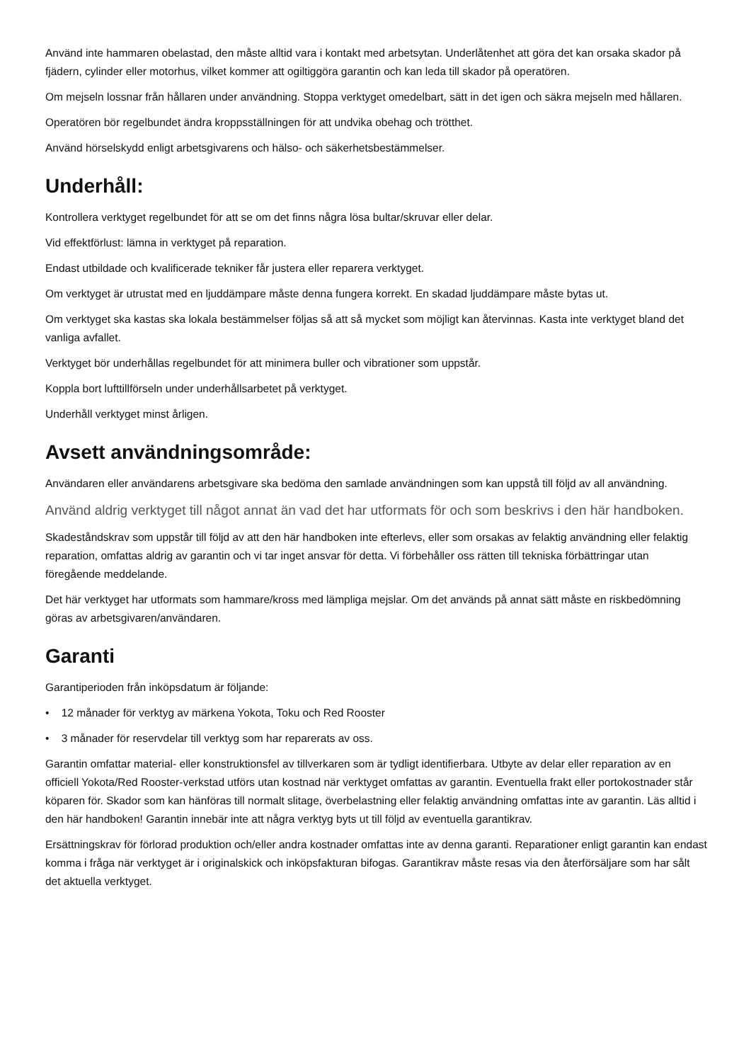Använd inte hammaren obelastad, den måste alltid vara i kontakt med arbetsytan. Underlåtenhet att göra det kan orsaka skador på fjädern, cylinder eller motorhus, vilket kommer att ogiltiggöra garantin och kan leda till skador på operatören.
Om mejseln lossnar från hållaren under användning. Stoppa verktyget omedelbart, sätt in det igen och säkra mejseln med hållaren.
Operatören bör regelbundet ändra kroppsställningen för att undvika obehag och trötthet.
Använd hörselskydd enligt arbetsgivarens och hälso- och säkerhetsbestämmelser.
Underhåll:
Kontrollera verktyget regelbundet för att se om det finns några lösa bultar/skruvar eller delar.
Vid effektförlust: lämna in verktyget på reparation.
Endast utbildade och kvalificerade tekniker får justera eller reparera verktyget.
Om verktyget är utrustat med en ljuddämpare måste denna fungera korrekt. En skadad ljuddämpare måste bytas ut.
Om verktyget ska kastas ska lokala bestämmelser följas så att så mycket som möjligt kan återvinnas. Kasta inte verktyget bland det vanliga avfallet.
Verktyget bör underhållas regelbundet för att minimera buller och vibrationer som uppstår.
Koppla bort lufttillförseln under underhållsarbetet på verktyget.
Underhåll verktyget minst årligen.
Avsett användningsområde:
Användaren eller användarens arbetsgivare ska bedöma den samlade användningen som kan uppstå till följd av all användning.
Använd aldrig verktyget till något annat än vad det har utformats för och som beskrivs i den här handboken.
Skadeståndskrav som uppstår till följd av att den här handboken inte efterlevs, eller som orsakas av felaktig användning eller felaktig reparation, omfattas aldrig av garantin och vi tar inget ansvar för detta. Vi förbehåller oss rätten till tekniska förbättringar utan föregående meddelande.
Det här verktyget har utformats som hammare/kross med lämpliga mejslar. Om det används på annat sätt måste en riskbedömning göras av arbetsgivaren/användaren.
Garanti
Garantiperioden från inköpsdatum är följande:
• 12 månader för verktyg av märkena Yokota, Toku och Red Rooster
• 3 månader för reservdelar till verktyg som har reparerats av oss.
Garantin omfattar material- eller konstruktionsfel av tillverkaren som är tydligt identifierbara. Utbyte av delar eller reparation av en officiell Yokota/Red Rooster-verkstad utförs utan kostnad när verktyget omfattas av garantin. Eventuella frakt eller portokostnader står köparen för. Skador som kan hänföras till normalt slitage, överbelastning eller felaktig användning omfattas inte av garantin. Läs alltid i den här handboken! Garantin innebär inte att några verktyg byts ut till följd av eventuella garantikrav.
Ersättningskrav för förlorad produktion och/eller andra kostnader omfattas inte av denna garanti. Reparationer enligt garantin kan endast komma i fråga när verktyget är i originalskick och inköpsfakturan bifogas. Garantikrav måste resas via den återförsäljare som har sålt det aktuella verktyget.